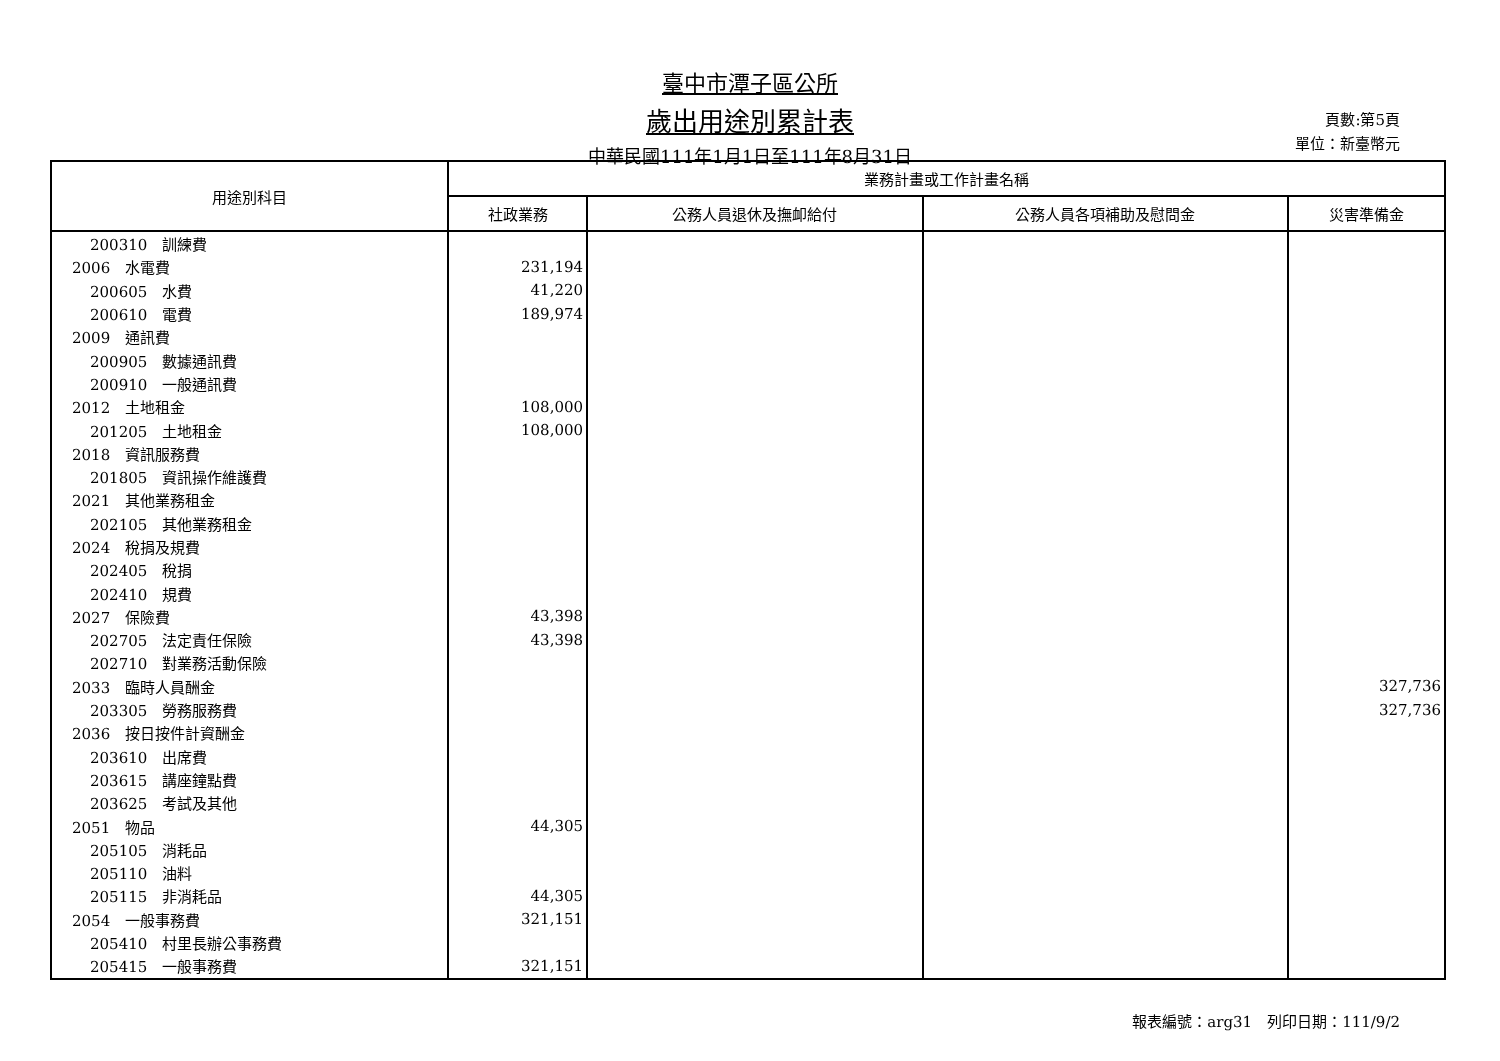臺中市潭子區公所
歲出用途別累計表
中華民國111年1月1日至111年8月31日
頁數:第5頁
單位：新臺幣元
| 用途別科目 | 業務計畫或工作計畫名稱 | | | |
| --- | --- | --- | --- | --- |
| | 社政業務 | 公務人員退休及撫卹給付 | 公務人員各項補助及慰問金 | 災害準備金 |
| 200310 訓練費 | | | | |
| 2006 水電費 | 231,194 | | | |
| 200605 水費 | 41,220 | | | |
| 200610 電費 | 189,974 | | | |
| 2009 通訊費 | | | | |
| 200905 數據通訊費 | | | | |
| 200910 一般通訊費 | | | | |
| 2012 土地租金 | 108,000 | | | |
| 201205 土地租金 | 108,000 | | | |
| 2018 資訊服務費 | | | | |
| 201805 資訊操作維護費 | | | | |
| 2021 其他業務租金 | | | | |
| 202105 其他業務租金 | | | | |
| 2024 稅捐及規費 | | | | |
| 202405 稅捐 | | | | |
| 202410 規費 | | | | |
| 2027 保險費 | 43,398 | | | |
| 202705 法定責任保險 | 43,398 | | | |
| 202710 對業務活動保險 | | | | |
| 2033 臨時人員酬金 | | | | 327,736 |
| 203305 勞務服務費 | | | | 327,736 |
| 2036 按日按件計資酬金 | | | | |
| 203610 出席費 | | | | |
| 203615 講座鐘點費 | | | | |
| 203625 考試及其他 | | | | |
| 2051 物品 | 44,305 | | | |
| 205105 消耗品 | | | | |
| 205110 油料 | | | | |
| 205115 非消耗品 | 44,305 | | | |
| 2054 一般事務費 | 321,151 | | | |
| 205410 村里長辦公事務費 | | | | |
| 205415 一般事務費 | 321,151 | | | |
報表編號：arg31　列印日期：111/9/2